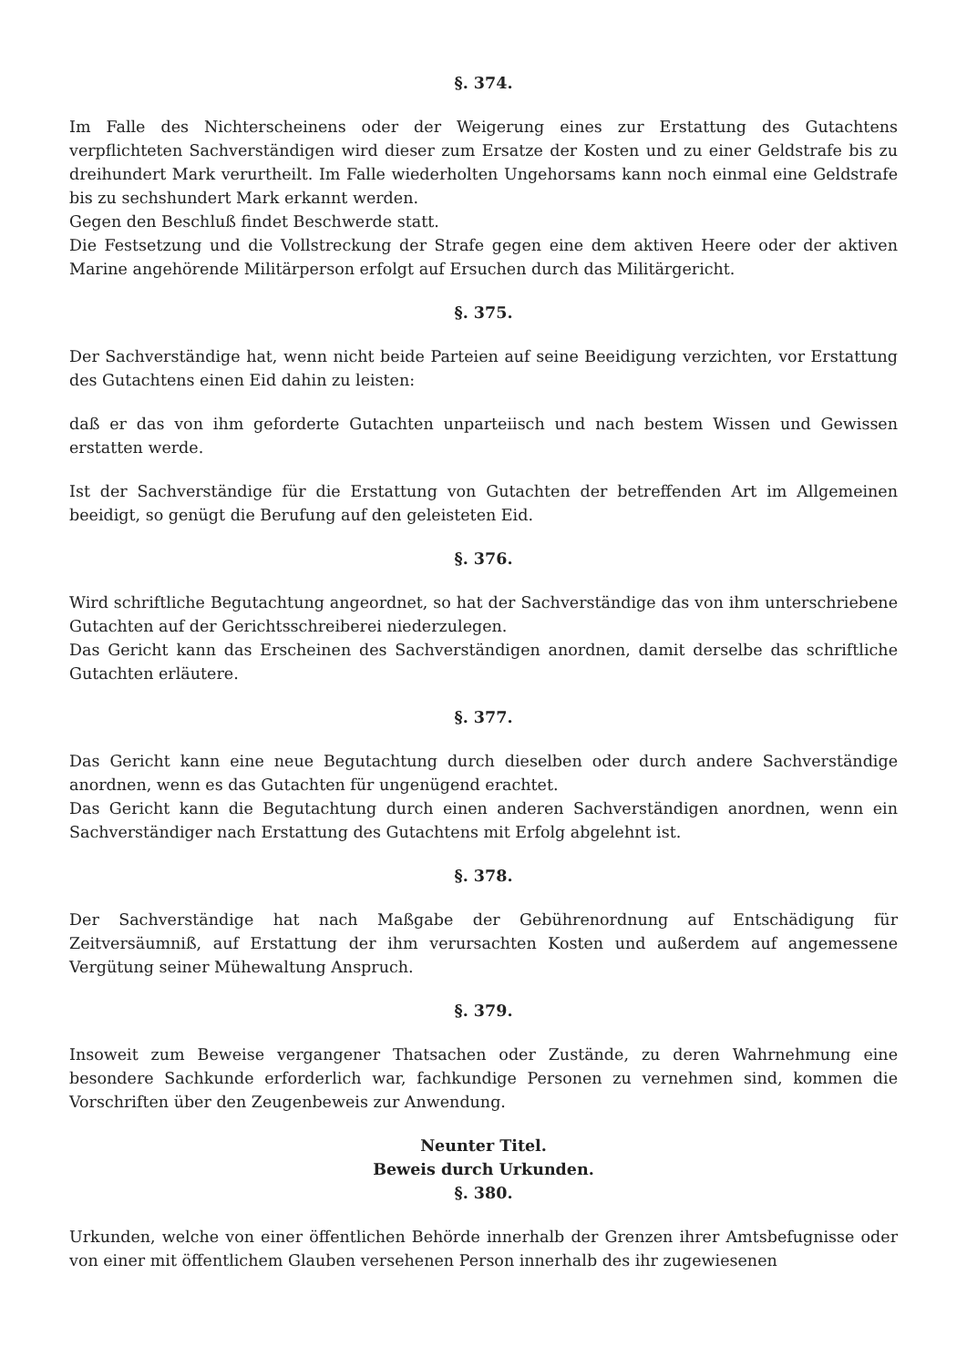§. 374.
Im Falle des Nichterscheinens oder der Weigerung eines zur Erstattung des Gutachtens verpflichteten Sachverständigen wird dieser zum Ersatze der Kosten und zu einer Geldstrafe bis zu dreihundert Mark verurtheilt. Im Falle wiederholten Ungehorsams kann noch einmal eine Geldstrafe bis zu sechshundert Mark erkannt werden.
Gegen den Beschluß findet Beschwerde statt.
Die Festsetzung und die Vollstreckung der Strafe gegen eine dem aktiven Heere oder der aktiven Marine angehörende Militärperson erfolgt auf Ersuchen durch das Militärgericht.
§. 375.
Der Sachverständige hat, wenn nicht beide Parteien auf seine Beeidigung verzichten, vor Erstattung des Gutachtens einen Eid dahin zu leisten:
daß er das von ihm geforderte Gutachten unparteiisch und nach bestem Wissen und Gewissen erstatten werde.
Ist der Sachverständige für die Erstattung von Gutachten der betreffenden Art im Allgemeinen beeidigt, so genügt die Berufung auf den geleisteten Eid.
§. 376.
Wird schriftliche Begutachtung angeordnet, so hat der Sachverständige das von ihm unterschriebene Gutachten auf der Gerichtsschreiberei niederzulegen.
Das Gericht kann das Erscheinen des Sachverständigen anordnen, damit derselbe das schriftliche Gutachten erläutere.
§. 377.
Das Gericht kann eine neue Begutachtung durch dieselben oder durch andere Sachverständige anordnen, wenn es das Gutachten für ungenügend erachtet.
Das Gericht kann die Begutachtung durch einen anderen Sachverständigen anordnen, wenn ein Sachverständiger nach Erstattung des Gutachtens mit Erfolg abgelehnt ist.
§. 378.
Der Sachverständige hat nach Maßgabe der Gebührenordnung auf Entschädigung für Zeitversäumniß, auf Erstattung der ihm verursachten Kosten und außerdem auf angemessene Vergütung seiner Mühewaltung Anspruch.
§. 379.
Insoweit zum Beweise vergangener Thatsachen oder Zustände, zu deren Wahrnehmung eine besondere Sachkunde erforderlich war, fachkundige Personen zu vernehmen sind, kommen die Vorschriften über den Zeugenbeweis zur Anwendung.
Neunter Titel.
Beweis durch Urkunden.
§. 380.
Urkunden, welche von einer öffentlichen Behörde innerhalb der Grenzen ihrer Amtsbefugnisse oder von einer mit öffentlichem Glauben versehenen Person innerhalb des ihr zugewiesenen